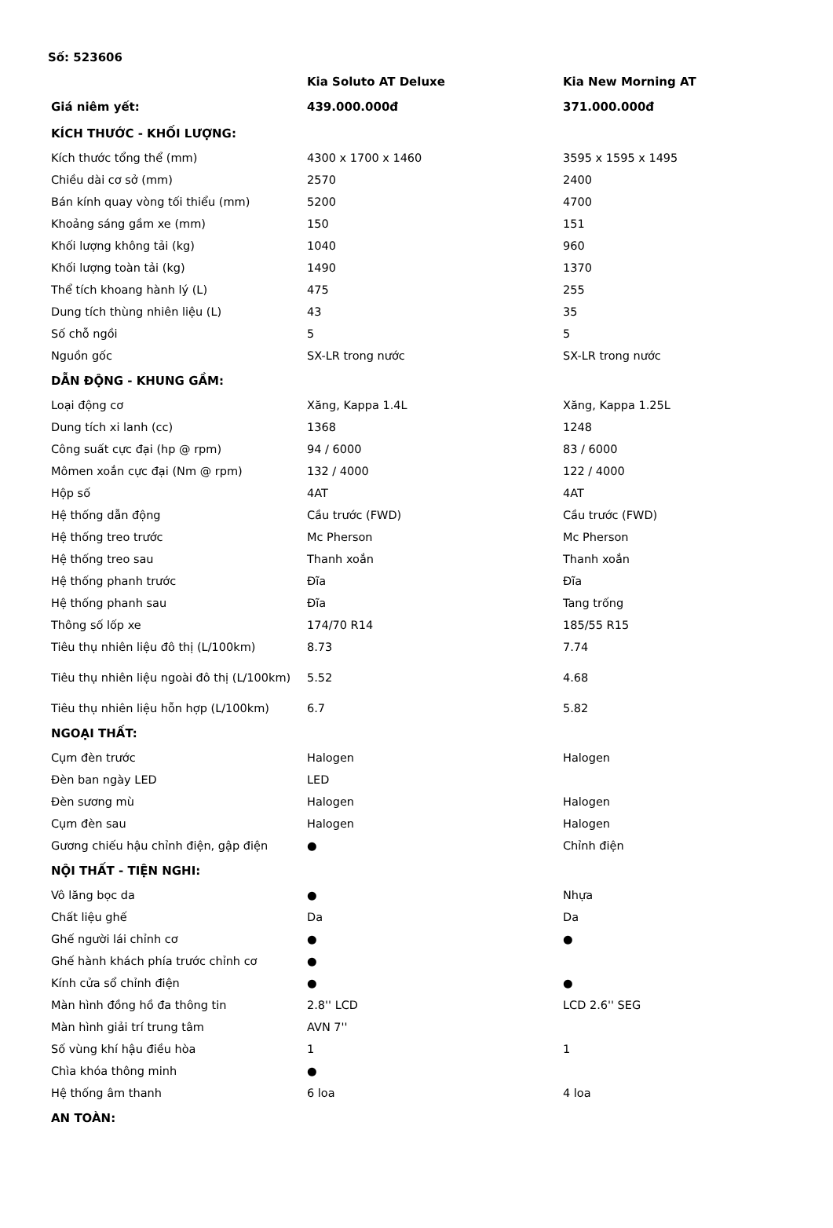Số: 523606
| | Kia Soluto AT Deluxe | Kia New Morning AT |
| --- | --- | --- |
| Giá niêm yết: | 439.000.000đ | 371.000.000đ |
| KÍCH THƯỚC - KHỐI LƯỢNG: | | |
| Kích thước tổng thể (mm) | 4300 x 1700 x 1460 | 3595 x 1595 x 1495 |
| Chiều dài cơ sở (mm) | 2570 | 2400 |
| Bán kính quay vòng tối thiểu (mm) | 5200 | 4700 |
| Khoảng sáng gầm xe (mm) | 150 | 151 |
| Khối lượng không tải (kg) | 1040 | 960 |
| Khối lượng toàn tải (kg) | 1490 | 1370 |
| Thể tích khoang hành lý (L) | 475 | 255 |
| Dung tích thùng nhiên liệu (L) | 43 | 35 |
| Số chỗ ngồi | 5 | 5 |
| Nguồn gốc | SX-LR trong nước | SX-LR trong nước |
| DẪN ĐỘNG - KHUNG GẦM: | | |
| Loại động cơ | Xăng, Kappa 1.4L | Xăng, Kappa 1.25L |
| Dung tích xi lanh (cc) | 1368 | 1248 |
| Công suất cực đại (hp @ rpm) | 94 / 6000 | 83 / 6000 |
| Mômen xoắn cực đại (Nm @ rpm) | 132 / 4000 | 122 / 4000 |
| Hộp số | 4AT | 4AT |
| Hệ thống dẫn động | Cầu trước (FWD) | Cầu trước (FWD) |
| Hệ thống treo trước | Mc Pherson | Mc Pherson |
| Hệ thống treo sau | Thanh xoắn | Thanh xoắn |
| Hệ thống phanh trước | Đĩa | Đĩa |
| Hệ thống phanh sau | Đĩa | Tang trống |
| Thông số lốp xe | 174/70 R14 | 185/55 R15 |
| Tiêu thụ nhiên liệu đô thị (L/100km) | 8.73 | 7.74 |
| Tiêu thụ nhiên liệu ngoài đô thị (L/100km) | 5.52 | 4.68 |
| Tiêu thụ nhiên liệu hỗn hợp (L/100km) | 6.7 | 5.82 |
| NGOẠI THẤT: | | |
| Cụm đèn trước | Halogen | Halogen |
| Đèn ban ngày LED | LED | |
| Đèn sương mù | Halogen | Halogen |
| Cụm đèn sau | Halogen | Halogen |
| Gương chiếu hậu chỉnh điện, gập điện | ● | Chỉnh điện |
| NỘI THẤT - TIỆN NGHI: | | |
| Vô lăng bọc da | ● | Nhựa |
| Chất liệu ghế | Da | Da |
| Ghế người lái chỉnh cơ | ● | ● |
| Ghế hành khách phía trước chỉnh cơ | ● | |
| Kính cửa sổ chỉnh điện | ● | ● |
| Màn hình đồng hồ đa thông tin | 2.8'' LCD | LCD 2.6'' SEG |
| Màn hình giải trí trung tâm | AVN 7'' | |
| Số vùng khí hậu điều hòa | 1 | 1 |
| Chìa khóa thông minh | ● | |
| Hệ thống âm thanh | 6 loa | 4 loa |
| AN TOÀN: | | |